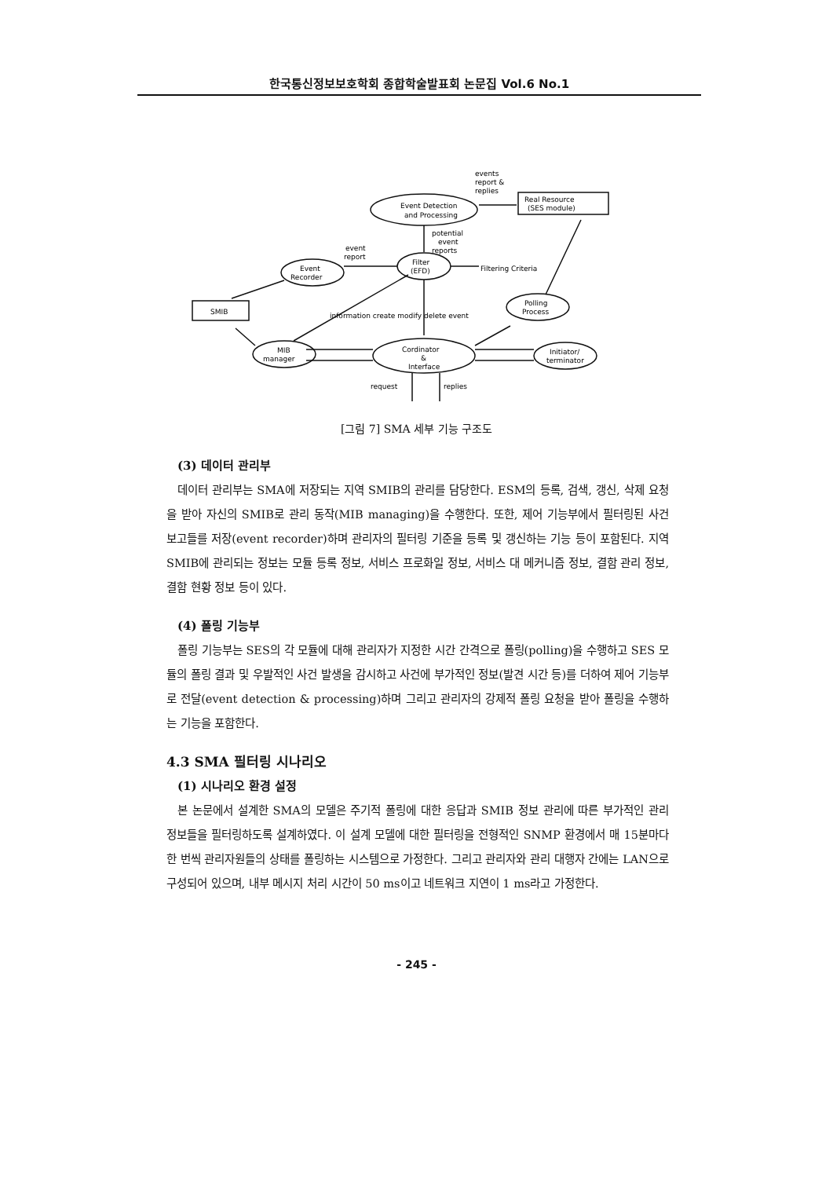한국통신정보보호학회 종합학술발표회 논문집 Vol.6 No.1
Event Detection
and Processing
Real Resource
(SES module)
events
report &
replies
potential
event
reports
Filter
(EFD)
Filtering Criteria
event
report
Event
Recorder
SMIB
Polling
Process
MIB
manager
Cordinator
&
Interface
Initiator/
terminator
request
replies
information create modify delete event
[그림 7] SMA 세부 기능 구조도
(3) 데이터 관리부
데이터 관리부는 SMA에 저장되는 지역 SMIB의 관리를 담당한다. ESM의 등록, 검색, 갱신, 삭제 요청을 받아 자신의 SMIB로 관리 동작(MIB managing)을 수행한다. 또한, 제어 기능부에서 필터링된 사건 보고들를 저장(event recorder)하며 관리자의 필터링 기준을 등록 및 갱신하는 기능 등이 포함된다. 지역 SMIB에 관리되는 정보는 모듈 등록 정보, 서비스 프로화일 정보, 서비스 대 메커니즘 정보, 결함 관리 정보, 결함 현황 정보 등이 있다.
(4) 폴링 기능부
폴링 기능부는 SES의 각 모듈에 대해 관리자가 지정한 시간 간격으로 폴링(polling)을 수행하고 SES 모듈의 폴링 결과 및 우발적인 사건 발생을 감시하고 사건에 부가적인 정보(발견 시간 등)를 더하여 제어 기능부로 전달(event detection & processing)하며 그리고 관리자의 강제적 폴링 요청을 받아 폴링을 수행하는 기능을 포함한다.
4.3 SMA 필터링 시나리오
(1) 시나리오 환경 설정
본 논문에서 설계한 SMA의 모델은 주기적 폴링에 대한 응답과 SMIB 정보 관리에 따른 부가적인 관리 정보들을 필터링하도록 설계하였다. 이 설계 모델에 대한 필터링을 전형적인 SNMP 환경에서 매 15분마다 한 번씩 관리자원들의 상태를 폴링하는 시스템으로 가정한다. 그리고 관리자와 관리 대행자 간에는 LAN으로 구성되어 있으며, 내부 메시지 처리 시간이 50 ms이고 네트워크 지연이 1 ms라고 가정한다.
- 245 -